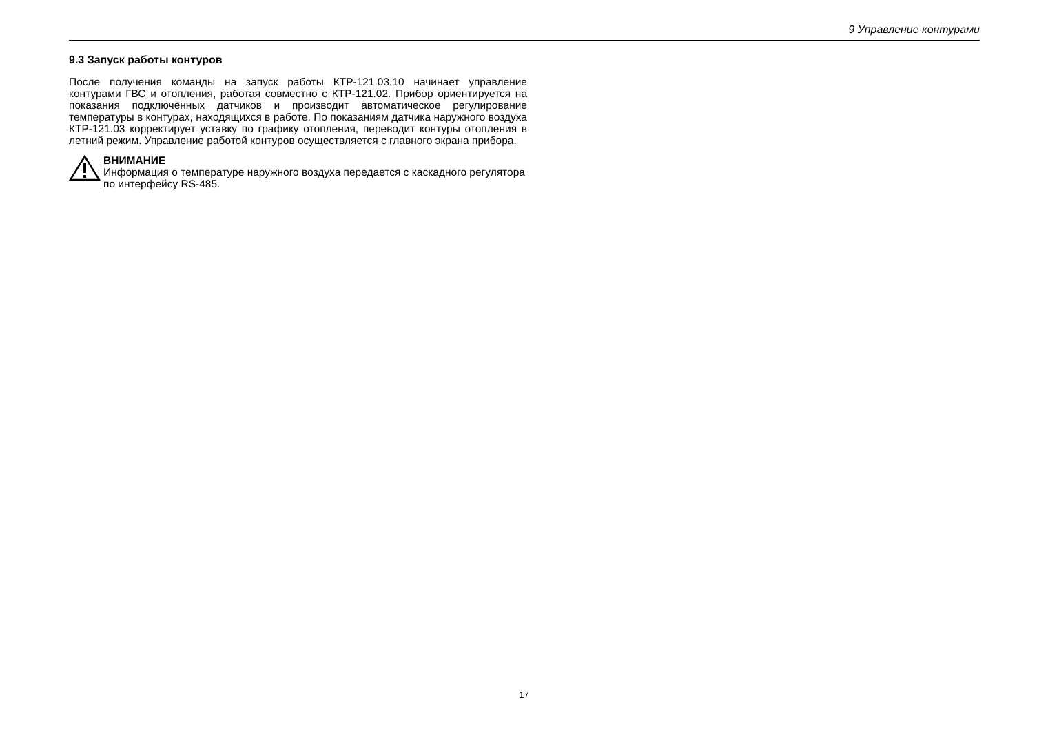9 Управление контурами
9.3 Запуск работы контуров
После получения команды на запуск работы КТР-121.03.10 начинает управление контурами ГВС и отопления, работая совместно с КТР-121.02. Прибор ориентируется на показания подключённых датчиков и производит автоматическое регулирование температуры в контурах, находящихся в работе. По показаниям датчика наружного воздуха КТР-121.03 корректирует уставку по графику отопления, переводит контуры отопления в летний режим. Управление работой контуров осуществляется с главного экрана прибора.
ВНИМАНИЕ
Информация о температуре наружного воздуха передается с каскадного регулятора по интерфейсу RS-485.
17